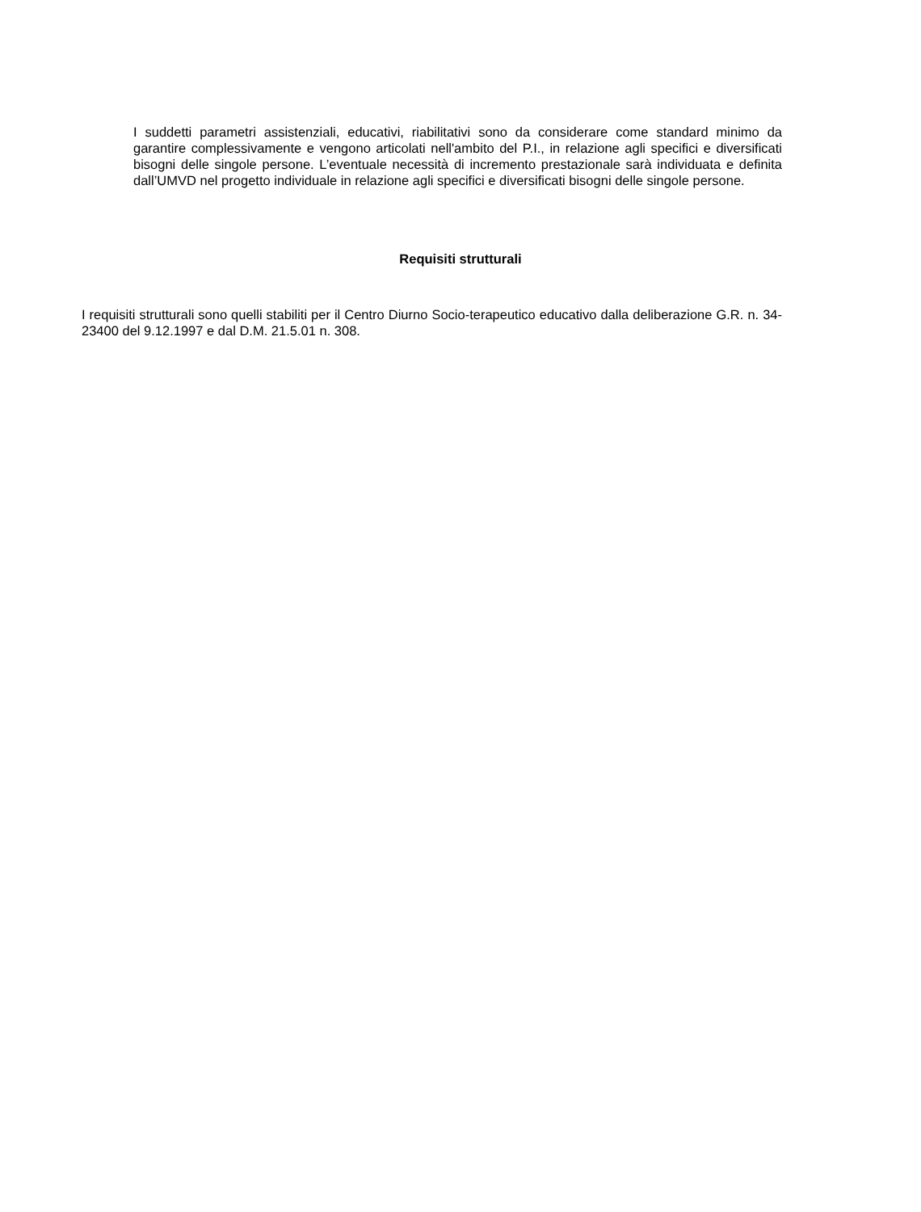I suddetti parametri assistenziali, educativi, riabilitativi sono da considerare come standard minimo da garantire complessivamente e vengono articolati nell'ambito del P.I., in relazione agli specifici e diversificati bisogni delle singole persone. L’eventuale necessità di incremento prestazionale sarà individuata e definita dall’UMVD nel progetto individuale in relazione agli specifici e diversificati bisogni delle singole persone.
Requisiti strutturali
I requisiti strutturali sono quelli stabiliti per il Centro Diurno Socio-terapeutico educativo dalla deliberazione G.R. n. 34-23400 del 9.12.1997 e dal D.M. 21.5.01 n. 308.